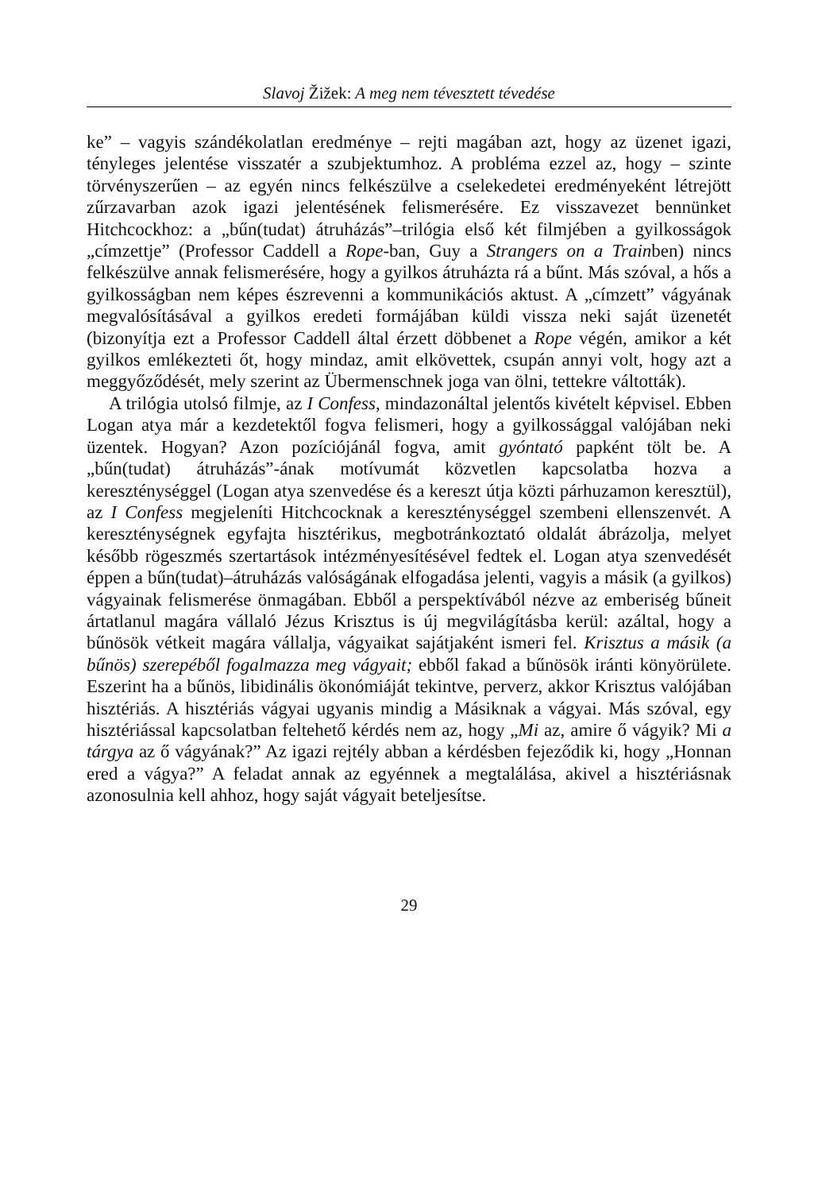Slavoj Žižek: A meg nem tévesztett tévedése
ke” – vagyis szándékolatlan eredménye – rejti magában azt, hogy az üzenet igazi, tényleges jelentése visszatér a szubjektumhoz. A probléma ezzel az, hogy – szinte törvényszerűen – az egyén nincs felkészülve a cselekedetei eredményeként létrejött zűrzavarban azok igazi jelentésének felismerésére. Ez visszavezet bennünket Hitchcockhoz: a „bűn(tudat) átruházás”–trilógia első két filmjében a gyilkosságok „címzettje” (Professor Caddell a Rope-ban, Guy a Strangers on a Trainben) nincs felkészülve annak felismerésére, hogy a gyilkos átruházta rá a bűnt. Más szóval, a hős a gyilkosságban nem képes észrevenni a kommunikációs aktust. A „címzett” vágyának megvalósításával a gyilkos eredeti formájában küldi vissza neki saját üzenetét (bizonyítja ezt a Professor Caddell által érzett döbbenet a Rope végén, amikor a két gyilkos emlékezteti őt, hogy mindaz, amit elkövettek, csupán annyi volt, hogy azt a meggyőződését, mely szerint az Übermenschnek joga van ölni, tettekre váltották).
A trilógia utolsó filmje, az I Confess, mindazonáltal jelentős kivételt képvisel. Ebben Logan atya már a kezdetektől fogva felismeri, hogy a gyilkossággal valójában neki üzentek. Hogyan? Azon pozíciójánál fogva, amit gyóntató papként tölt be. A „bűn(tudat) átruházás”-ának motívumát közvetlen kapcsolatba hozva a kereszténységgel (Logan atya szenvedése és a kereszt útja közti párhuzamon keresztül), az I Confess megjeleníti Hitchcocknak a kereszténységgel szembeni ellenszenvét. A kereszténységnek egyfajta hisztérikus, megbotránkoztató oldalát ábrázolja, melyet később rögeszmés szertartások intézményesítésével fedtek el. Logan atya szenvedését éppen a bűn(tudat)–átruházás valóságának elfogadása jelenti, vagyis a másik (a gyilkos) vágyainak felismerése önmagában. Ebből a perspektívából nézve az emberiség bűneit ártatlanul magára vállaló Jézus Krisztus is új megvilágításba kerül: azáltal, hogy a bűnösök vétkeit magára vállalja, vágyaikat sajátjaként ismeri fel. Krisztus a másik (a bűnös) szerepéből fogalmazza meg vágyait; ebből fakad a bűnösök iránti könyörülete. Eszerint ha a bűnös, libidinális ökonómiáját tekintve, perverz, akkor Krisztus valójában hisztériás. A hisztériás vágyai ugyanis mindig a Másiknak a vágyai. Más szóval, egy hisztériással kapcsolatban feltehető kérdés nem az, hogy „Mi az, amire ő vágyik? Mi a tárgya az ő vágyának?” Az igazi rejtély abban a kérdésben fejeződik ki, hogy „Honnan ered a vágya?” A feladat annak az egyénnek a megtalálása, akivel a hisztériásnak azonosulnia kell ahhoz, hogy saját vágyait beteljesítse.
29